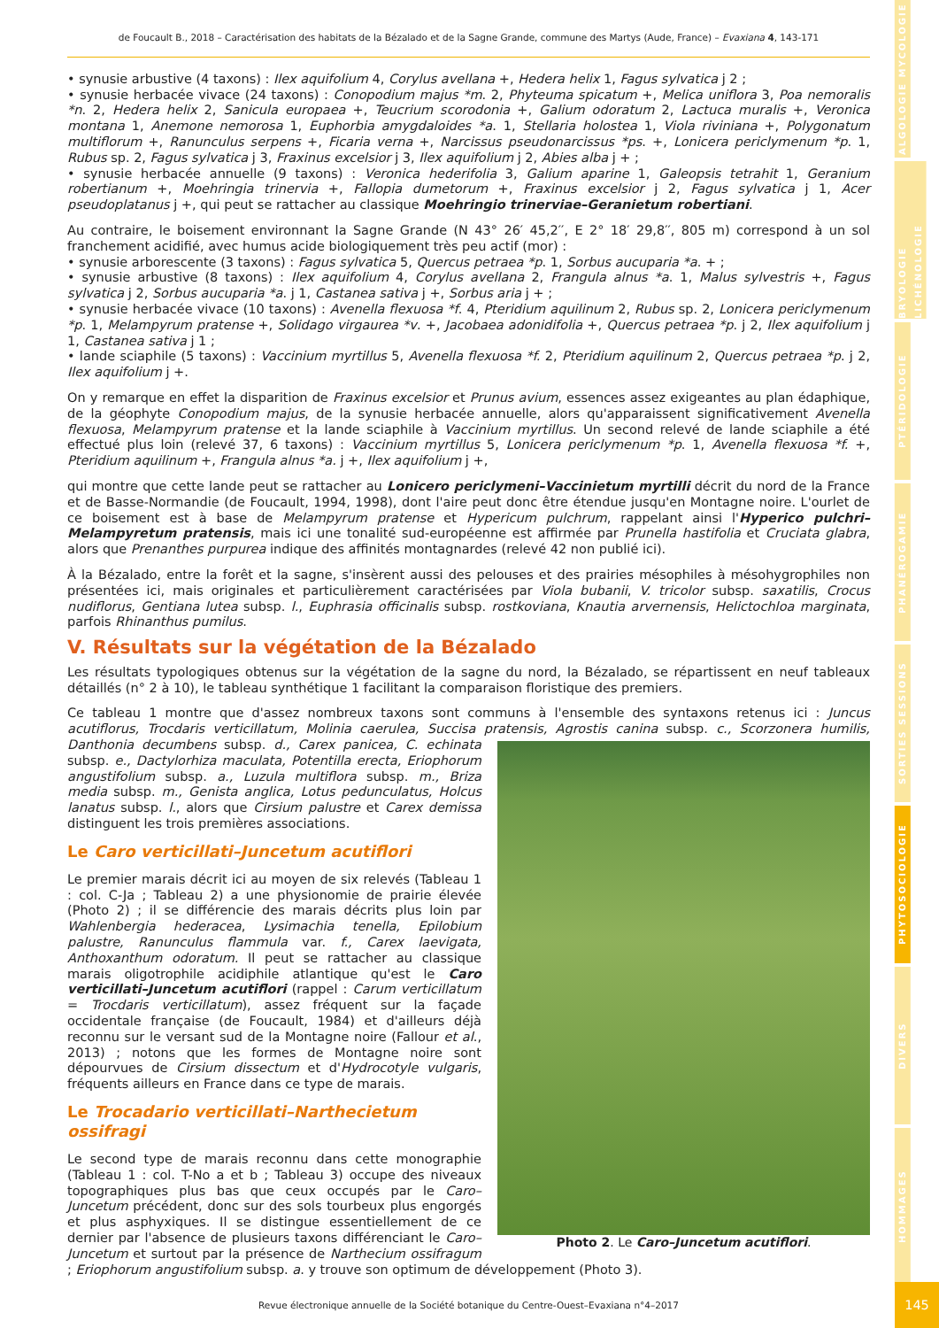de Foucault B., 2018 – Caractérisation des habitats de la Bézalado et de la Sagne Grande, commune des Martys (Aude, France) – Evaxiana 4, 143-171
• synusie arbustive (4 taxons) : Ilex aquifolium 4, Corylus avellana +, Hedera helix 1, Fagus sylvatica j 2 ;
• synusie herbacée vivace (24 taxons) : Conopodium majus *m. 2, Phyteuma spicatum +, Melica uniflora 3, Poa nemoralis *n. 2, Hedera helix 2, Sanicula europaea +, Teucrium scorodonia +, Galium odoratum 2, Lactuca muralis +, Veronica montana 1, Anemone nemorosa 1, Euphorbia amygdaloides *a. 1, Stellaria holostea 1, Viola riviniana +, Polygonatum multiflorum +, Ranunculus serpens +, Ficaria verna +, Narcissus pseudonarcissus *ps. +, Lonicera periclymenum *p. 1, Rubus sp. 2, Fagus sylvatica j 3, Fraxinus excelsior j 3, Ilex aquifolium j 2, Abies alba j + ;
• synusie herbacée annuelle (9 taxons) : Veronica hederifolia 3, Galium aparine 1, Galeopsis tetrahit 1, Geranium robertianum +, Moehringia trinervia +, Fallopia dumetorum +, Fraxinus excelsior j 2, Fagus sylvatica j 1, Acer pseudoplatanus j +, qui peut se rattacher au classique Moehringio trinerviae–Geranietum robertiani.
Au contraire, le boisement environnant la Sagne Grande (N 43° 26′ 45,2′′, E 2° 18′ 29,8′′, 805 m) correspond à un sol franchement acidifié, avec humus acide biologiquement très peu actif (mor) :
• synusie arborescente (3 taxons) : Fagus sylvatica 5, Quercus petraea *p. 1, Sorbus aucuparia *a. + ;
• synusie arbustive (8 taxons) : Ilex aquifolium 4, Corylus avellana 2, Frangula alnus *a. 1, Malus sylvestris +, Fagus sylvatica j 2, Sorbus aucuparia *a. j 1, Castanea sativa j +, Sorbus aria j + ;
• synusie herbacée vivace (10 taxons) : Avenella flexuosa *f. 4, Pteridium aquilinum 2, Rubus sp. 2, Lonicera periclymenum *p. 1, Melampyrum pratense +, Solidago virgaurea *v. +, Jacobaea adonidifolia +, Quercus petraea *p. j 2, Ilex aquifolium j 1, Castanea sativa j 1 ;
• lande sciaphile (5 taxons) : Vaccinium myrtillus 5, Avenella flexuosa *f. 2, Pteridium aquilinum 2, Quercus petraea *p. j 2, Ilex aquifolium j +.
On y remarque en effet la disparition de Fraxinus excelsior et Prunus avium, essences assez exigeantes au plan édaphique, de la géophyte Conopodium majus, de la synusie herbacée annuelle, alors qu'apparaissent significativement Avenella flexuosa, Melampyrum pratense et la lande sciaphile à Vaccinium myrtillus. Un second relevé de lande sciaphile a été effectué plus loin (relevé 37, 6 taxons) : Vaccinium myrtillus 5, Lonicera periclymenum *p. 1, Avenella flexuosa *f. +, Pteridium aquilinum +, Frangula alnus *a. j +, Ilex aquifolium j +,
qui montre que cette lande peut se rattacher au Lonicero periclymeni–Vaccinietum myrtilli décrit du nord de la France et de Basse-Normandie (de Foucault, 1994, 1998), dont l'aire peut donc être étendue jusqu'en Montagne noire. L'ourlet de ce boisement est à base de Melampyrum pratense et Hypericum pulchrum, rappelant ainsi l'Hyperico pulchri–Melampyretum pratensis, mais ici une tonalité sud-européenne est affirmée par Prunella hastifolia et Cruciata glabra, alors que Prenanthes purpurea indique des affinités montagnardes (relevé 42 non publié ici).
À la Bézalado, entre la forêt et la sagne, s'insèrent aussi des pelouses et des prairies mésophiles à mésohygrophiles non présentées ici, mais originales et particulièrement caractérisées par Viola bubanii, V. tricolor subsp. saxatilis, Crocus nudiflorus, Gentiana lutea subsp. l., Euphrasia officinalis subsp. rostkoviana, Knautia arvernensis, Helictochloa marginata, parfois Rhinanthus pumilus.
V. Résultats sur la végétation de la Bézalado
Les résultats typologiques obtenus sur la végétation de la sagne du nord, la Bézalado, se répartissent en neuf tableaux détaillés (n° 2 à 10), le tableau synthétique 1 facilitant la comparaison floristique des premiers.
Ce tableau 1 montre que d'assez nombreux taxons sont communs à l'ensemble des syntaxons retenus ici : Juncus acutiflorus, Trocdaris verticillatum, Molinia caerulea, Succisa pratensis, Agrostis canina subsp. c., Scorzonera humilis, Danthonia Photo 2. Le Caro–Juncetum acutiflori. decumbens subsp. d., Carex panicea, C. echinata subsp. e., Dactylorhiza maculata, Potentilla erecta, Eriophorum angustifolium subsp. a., Luzula multiflora subsp. m., Briza media subsp. m., Genista anglica, Lotus pedunculatus, Holcus lanatus subsp. l., alors que Cirsium palustre et Carex demissa distinguent les trois premières associations.
Le Caro verticillati–Juncetum acutiflori
Le premier marais décrit ici au moyen de six relevés (Tableau 1 : col. C-Ja ; Tableau 2) a une physionomie de prairie élevée (Photo 2) ; il se différencie des marais décrits plus loin par Wahlenbergia hederacea, Lysimachia tenella, Epilobium palustre, Ranunculus flammula var. f., Carex laevigata, Anthoxanthum odoratum. Il peut se rattacher au classique marais oligotrophile acidiphile atlantique qu'est le Caro verticillati–Juncetum acutiflori (rappel : Carum verticillatum = Trocdaris verticillatum), assez fréquent sur la façade occidentale française (de Foucault, 1984) et d'ailleurs déjà reconnu sur le versant sud de la Montagne noire (Fallour et al., 2013) ; notons que les formes de Montagne noire sont dépourvues de Cirsium dissectum et d'Hydrocotyle vulgaris, fréquents ailleurs en France dans ce type de marais.
Le Trocadario verticillati–Narthecietum
ossifragi
Le second type de marais reconnu dans cette monographie (Tableau 1 : col. T-No a et b ; Tableau 3) occupe des niveaux topographiques plus bas que ceux occupés par le Caro–Juncetum précédent, donc sur des sols tourbeux plus engorgés et plus asphyxiques. Il se distingue essentiellement de ce dernier par l'absence de plusieurs taxons différenciant le Caro–Juncetum et surtout par la présence de Narthecium ossifragum ; Eriophorum angustifolium subsp. a. y trouve son optimum de développement (Photo 3).
Revue électronique annuelle de la Société botanique du Centre-Ouest–Evaxiana n°4–2017
ALGOLOGIE MYCOLOGIE
BRYOLOGIE LICHÉNOLOGIE
PTÉRIDOLOGIE
PHANÉROGAMIE
SORTIES SESSIONS
PHYTOSOCIOLOGIE
DIVERS
HOMMAGES
145